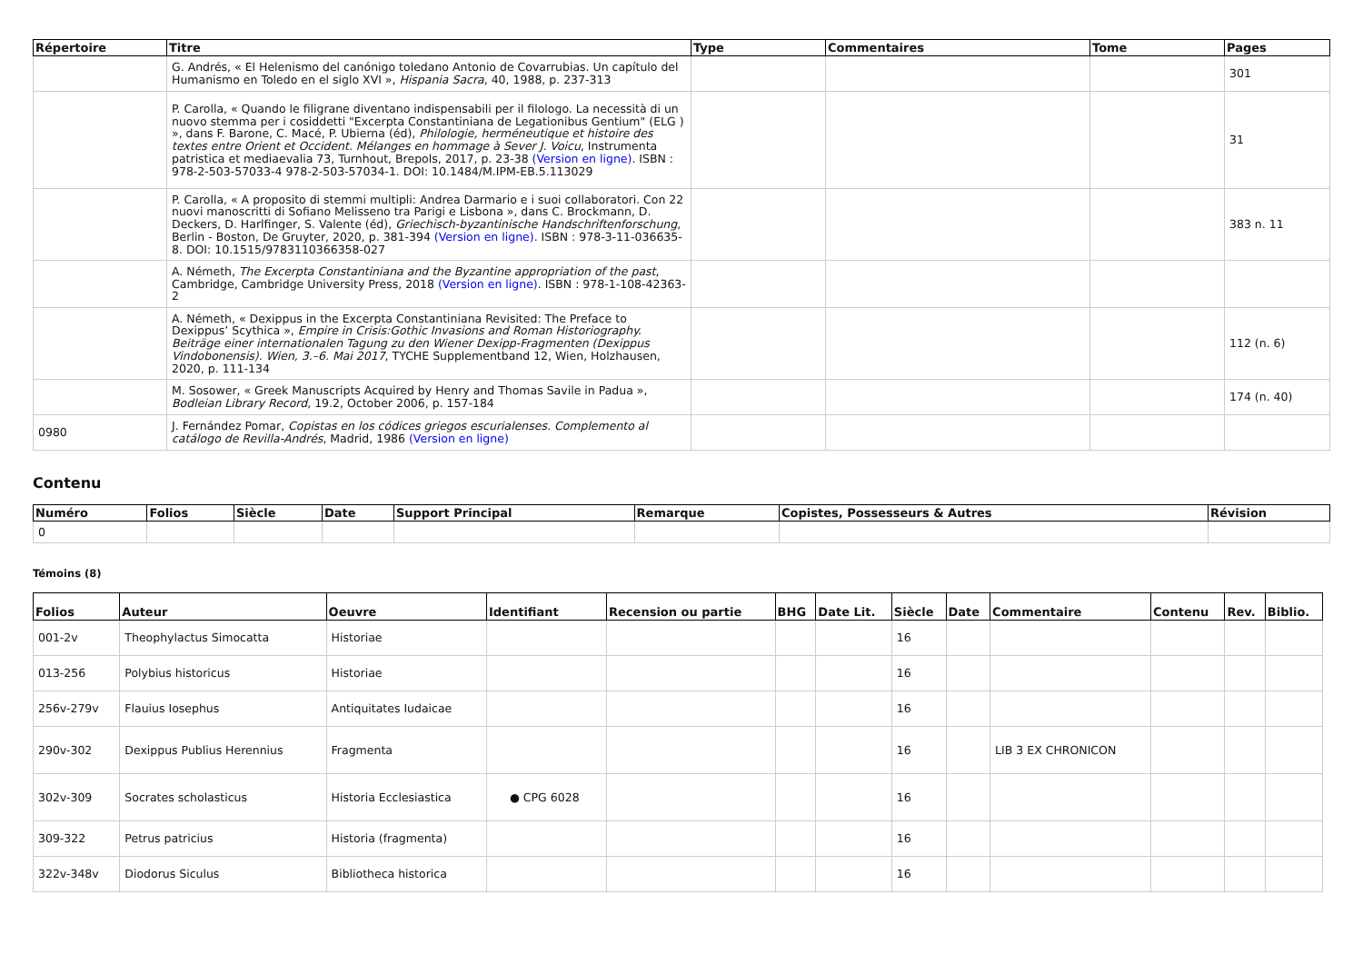| Répertoire | Titre | Type | Commentaires | Tome | Pages |
| --- | --- | --- | --- | --- | --- |
| | G. Andrés, « El Helenismo del canónigo toledano Antonio de Covarrubias. Un capítulo del Humanismo en Toledo en el siglo XVI », Hispania Sacra , 40, 1988, p. 237-313 | | | | 301 |
| | P. Carolla, « Quando le filigrane diventano indispensabili per il filologo. La necessità di un nuovo stemma per i cosiddetti "Excerpta Constantiniana de Legationibus Gentium" (ELG ) », dans F. Barone, C. Macé, P. Ubierna (éd), Philologie, herméneutique et histoire des textes entre Orient et Occident. Mélanges en hommage à Sever J. Voicu , Instrumenta patristica et mediaevalia 73, Turnhout, Brepols, 2017, p. 23-38 (Version en ligne) . ISBN : 978-2-503-57033-4 978-2-503-57034-1. DOI: 10.1484/M.IPM-EB.5.113029 | | | | 31 |
| | P. Carolla, « A proposito di stemmi multipli: Andrea Darmario e i suoi collaboratori. Con 22 nuovi manoscritti di Sofiano Melisseno tra Parigi e Lisbona », dans C. Brockmann, D. Deckers, D. Harlfinger, S. Valente (éd), Griechisch-byzantinische Handschriftenforschung , Berlin - Boston, De Gruyter, 2020, p. 381-394 (Version en ligne) . ISBN : 978-3-11-036635-8. DOI: 10.1515/9783110366358-027 | | | | 383 n. 11 |
| | A. Németh, The Excerpta Constantiniana and the Byzantine appropriation of the past , Cambridge, Cambridge University Press, 2018 (Version en ligne) . ISBN : 978-1-108-42363-2 | | | | |
| | A. Németh, « Dexippus in the Excerpta Constantiniana Revisited: The Preface to Dexippus’ Scythica », Empire in Crisis:Gothic Invasions and Roman Historiography. Beiträge einer internationalen Tagung zu den Wiener Dexipp-Fragmenten (Dexippus Vindobonensis). Wien, 3.–6. Mai 2017 , TYCHE Supplementband 12, Wien, Holzhausen, 2020, p. 111-134 | | | | 112 (n. 6) |
| | M. Sosower, « Greek Manuscripts Acquired by Henry and Thomas Savile in Padua », Bodleian Library Record , 19.2, October 2006, p. 157-184 | | | | 174 (n. 40) |
| 0980 | J. Fernández Pomar, Copistas en los códices griegos escurialenses. Complemento al catálogo de Revilla-Andrés , Madrid, 1986 (Version en ligne) | | | | |
Contenu
| Numéro | Folios | Siècle | Date | Support Principal | Remarque | Copistes, Possesseurs & Autres | Révision |
| --- | --- | --- | --- | --- | --- | --- | --- |
| 0 | | | | | | | |
Témoins (8)
| Folios | Auteur | Oeuvre | Identifiant | Recension ou partie | BHG | Date Lit. | Siècle | Date | Commentaire | Contenu | Rev. | Biblio. |
| --- | --- | --- | --- | --- | --- | --- | --- | --- | --- | --- | --- | --- |
| 001-2v | Theophylactus Simocatta | Historiae | | | | | 16 | | | | | |
| 013-256 | Polybius historicus | Historiae | | | | | 16 | | | | | |
| 256v-279v | Flauius Iosephus | Antiquitates Iudaicae | | | | | 16 | | | | | |
| 290v-302 | Dexippus Publius Herennius | Fragmenta | | | | | 16 | | LIB 3 EX CHRONICON | | | |
| 302v-309 | Socrates scholasticus | Historia Ecclesiastica | ● CPG 6028 | | | | 16 | | | | | |
| 309-322 | Petrus patricius | Historia (fragmenta) | | | | | 16 | | | | | |
| 322v-348v | Diodorus Siculus | Bibliotheca historica | | | | | 16 | | | | | |